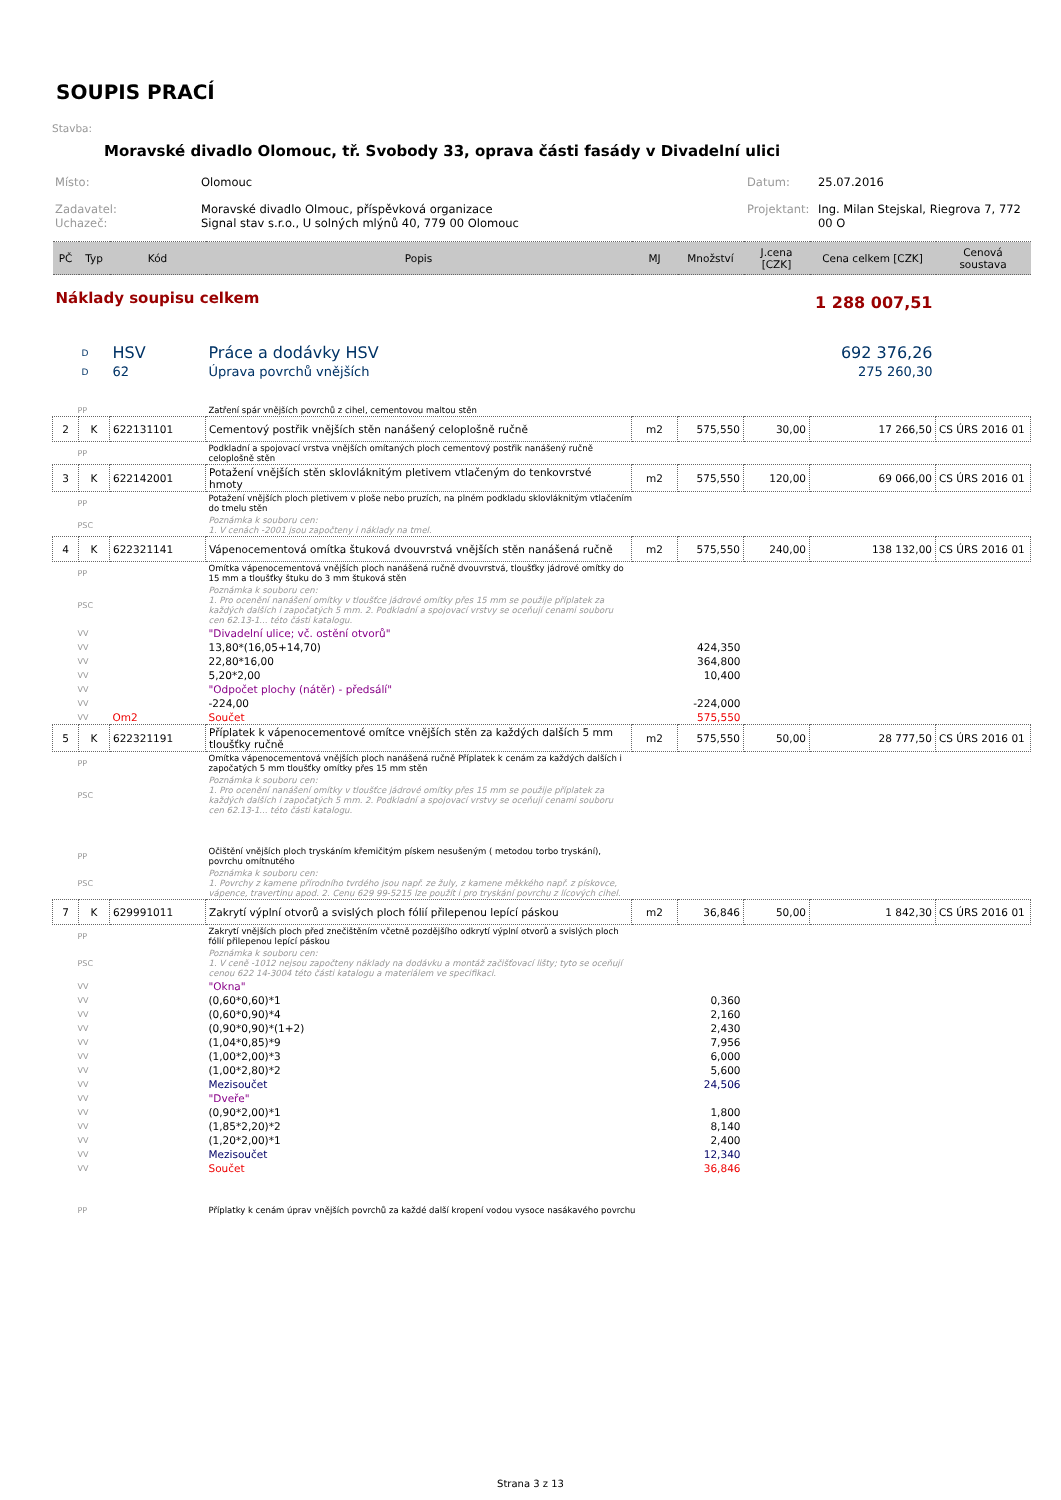SOUPIS PRACÍ
Stavba:
Moravské divadlo Olomouc, tř. Svobody 33, oprava části fasády v Divadelní ulici
| Místo: | Olomouc | Datum: | 25.07.2016 |
| Zadavatel: Uchazeč: | Moravské divadlo Olmouc, příspěvková organizace Signal stav s.r.o., U solných mlýnů 40, 779 00 Olomouc | Projektant: | Ing. Milan Stejskal, Riegrova 7, 772 00 O |
| PČ | Typ | Kód | Popis | MJ | Množství | J.cena [CZK] | Cena celkem [CZK] | Cenová soustava |
| --- | --- | --- | --- | --- | --- | --- | --- | --- |
| Náklady soupisu celkem | | | | | | | 1 288 007,51 | |
| | D | HSV | Práce a dodávky HSV | | | | 692 376,26 | |
| | D | 62 | Úprava povrchů vnějších | | | | 275 260,30 | |
| PP | | | Zatření spár vnějších povrchů z cihel, cementovou maltou stěn | | | | | |
| 2 | K | 622131101 | Cementový postřik vnějších stěn nanášený celoplošně ručně | m2 | 575,550 | 30,00 | 17 266,50 | CS ÚRS 2016 01 |
| PP | | | Podkladní a spojovací vrstva vnějších omítaných ploch cementový postřik nanášený ručně celoplošně stěn | | | | | |
| 3 | K | 622142001 | Potažení vnějších stěn sklovláknitým pletivem vtlačeným do tenkovrstvé hmoty | m2 | 575,550 | 120,00 | 69 066,00 | CS ÚRS 2016 01 |
| PP | | | Potažení vnějších ploch pletivem v ploše nebo pruzích, na plném podkladu sklovláknitým vtlačením do tmelu stěn | | | | | |
| PSC | | | Poznámka k souboru cen: 1. V cenách -2001 jsou započteny i náklady na tmel. | | | | | |
| 4 | K | 622321141 | Vápenocementová omítka štuková dvouvrstvá vnějších stěn nanášená ručně | m2 | 575,550 | 240,00 | 138 132,00 | CS ÚRS 2016 01 |
| PP | | | Omítka vápenocementová vnějších ploch nanášená ručně dvouvrstvá, tloušťky jádrové omítky do 15 mm a tloušťky štuku do 3 mm štuková stěn | | | | | |
| PSC | | | Poznámka k souboru cen: 1. Pro ocenění nanášení omítky v tloušťce jádrové omítky přes 15 mm se použije příplatek za každých dalších i započatých 5 mm. 2. Podkladní a spojovací vrstvy se oceňují cenami souboru cen 62.13-1... této části katalogu. | | | | | |
| VV | | | "Divadelní ulice; vč. ostění otvorů" | | | | | |
| VV | | | 13,80*(16,05+14,70) | | 424,350 | | | |
| VV | | | 22,80*16,00 | | 364,800 | | | |
| VV | | | 5,20*2,00 | | 10,400 | | | |
| VV | | | "Odpočet plochy (nátěr) - předsálí" | | | | | |
| VV | | | -224,00 | | -224,000 | | | |
| VV | | Om2 | Součet | | 575,550 | | | |
| 5 | K | 622321191 | Příplatek k vápenocementové omítce vnějších stěn za každých dalších 5 mm tloušťky ručně | m2 | 575,550 | 50,00 | 28 777,50 | CS ÚRS 2016 01 |
| PP | | | Omítka vápenocementová vnějších ploch nanášená ručně Příplatek k cenám za každých dalších i započatých 5 mm tloušťky omítky přes 15 mm stěn | | | | | |
| PSC | | | Poznámka k souboru cen: 1. Pro ocenění nanášení omítky v tloušťce jádrové omítky přes 15 mm se použije příplatek za každých dalších i započatých 5 mm. 2. Podkladní a spojovací vrstvy se oceňují cenami souboru cen 62.13-1... této části katalogu. | | | | | |
| PP | | | Očištění vnějších ploch tryskáním křemičitým pískem nesušeným ( metodou torbo tryskání), povrchu omítnutého | | | | | |
| PSC | | | Poznámka k souboru cen: 1. Povrchy z kamene přírodního tvrdého jsou např. ze žuly, z kamene měkkého např. z pískovce, vápence, travertinu apod. 2. Cenu 629 99-5215 lze použít i pro tryskání povrchu z lícových cihel. | | | | | |
| 7 | K | 629991011 | Zakrytí výplní otvorů a svislých ploch fólií přilepenou lepící páskou | m2 | 36,846 | 50,00 | 1 842,30 | CS ÚRS 2016 01 |
| PP | | | Zakrytí vnějších ploch před znečištěním včetně pozdějšího odkrytí výplní otvorů a svislých ploch fólií přilepenou lepící páskou | | | | | |
| PSC | | | Poznámka k souboru cen: 1. V ceně -1012 nejsou započteny náklady na dodávku a montáž začišťovací lišty; tyto se oceňují cenou 622 14-3004 této části katalogu a materiálem ve specifikaci. | | | | | |
| VV | | | "Okna" | | | | | |
| VV | | | (0,60*0,60)*1 | | 0,360 | | | |
| VV | | | (0,60*0,90)*4 | | 2,160 | | | |
| VV | | | (0,90*0,90)*(1+2) | | 2,430 | | | |
| VV | | | (1,04*0,85)*9 | | 7,956 | | | |
| VV | | | (1,00*2,00)*3 | | 6,000 | | | |
| VV | | | (1,00*2,80)*2 | | 5,600 | | | |
| VV | | | Mezisoučet | | 24,506 | | | |
| VV | | | "Dveře" | | | | | |
| VV | | | (0,90*2,00)*1 | | 1,800 | | | |
| VV | | | (1,85*2,20)*2 | | 8,140 | | | |
| VV | | | (1,20*2,00)*1 | | 2,400 | | | |
| VV | | | Mezisoučet | | 12,340 | | | |
| VV | | | Součet | | 36,846 | | | |
| PP | | | Příplatky k cenám úprav vnějších povrchů za každé další kropení vodou vysoce nasákavého povrchu | | | | | |
Strana 3 z 13